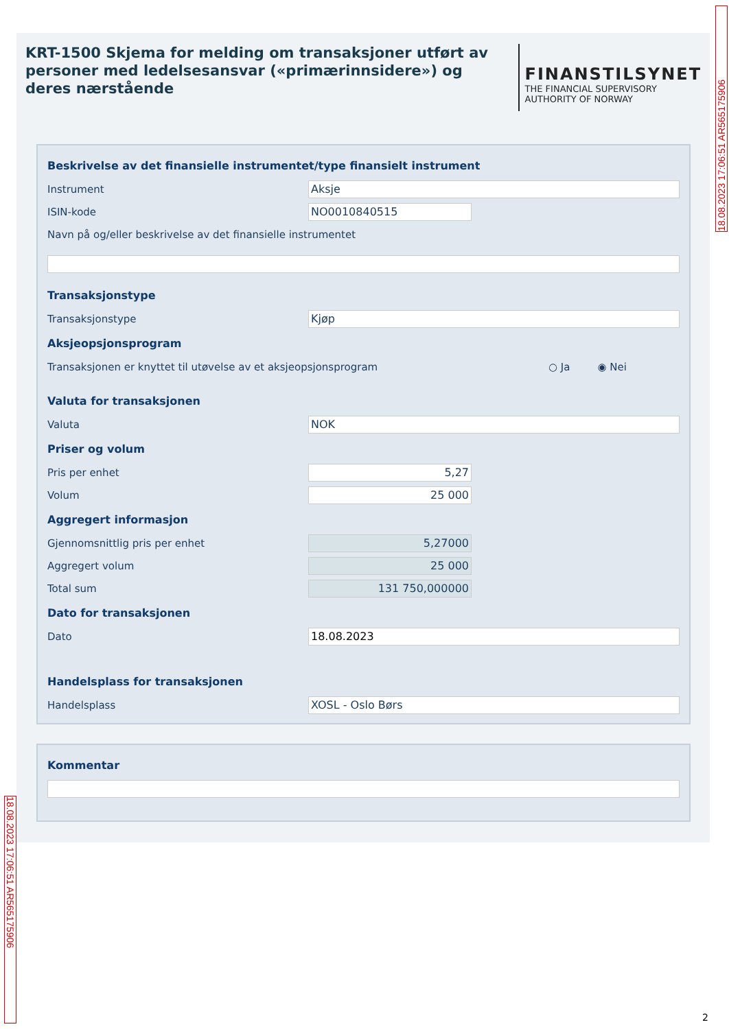18.08.2023 17:06:51 AR565175906
KRT-1500 Skjema for melding om transaksjoner utført av personer med ledelsesansvar («primærinnsidere») og deres nærstående
FINANSTILSYNET
THE FINANCIAL SUPERVISORY
AUTHORITY OF NORWAY
Beskrivelse av det finansielle instrumentet/type finansielt instrument
Instrument
Aksje
ISIN-kode
NO0010840515
Navn på og/eller beskrivelse av det finansielle instrumentet
Transaksjonstype
Transaksjonstype
Kjøp
Aksjeopsjonsprogram
Transaksjonen er knyttet til utøvelse av et aksjeopsjonsprogram ○ Ja ◉ Nei
Valuta for transaksjonen
Valuta
NOK
Priser og volum
Pris per enhet
5,27
Volum
25 000
Aggregert informasjon
Gjennomsnittlig pris per enhet
5,27000
Aggregert volum
25 000
Total sum
131 750,000000
Dato for transaksjonen
Dato
18.08.2023
Handelsplass for transaksjonen
Handelsplass
XOSL - Oslo Børs
Kommentar
18.08.2023 17:06:51 AR565175906
2